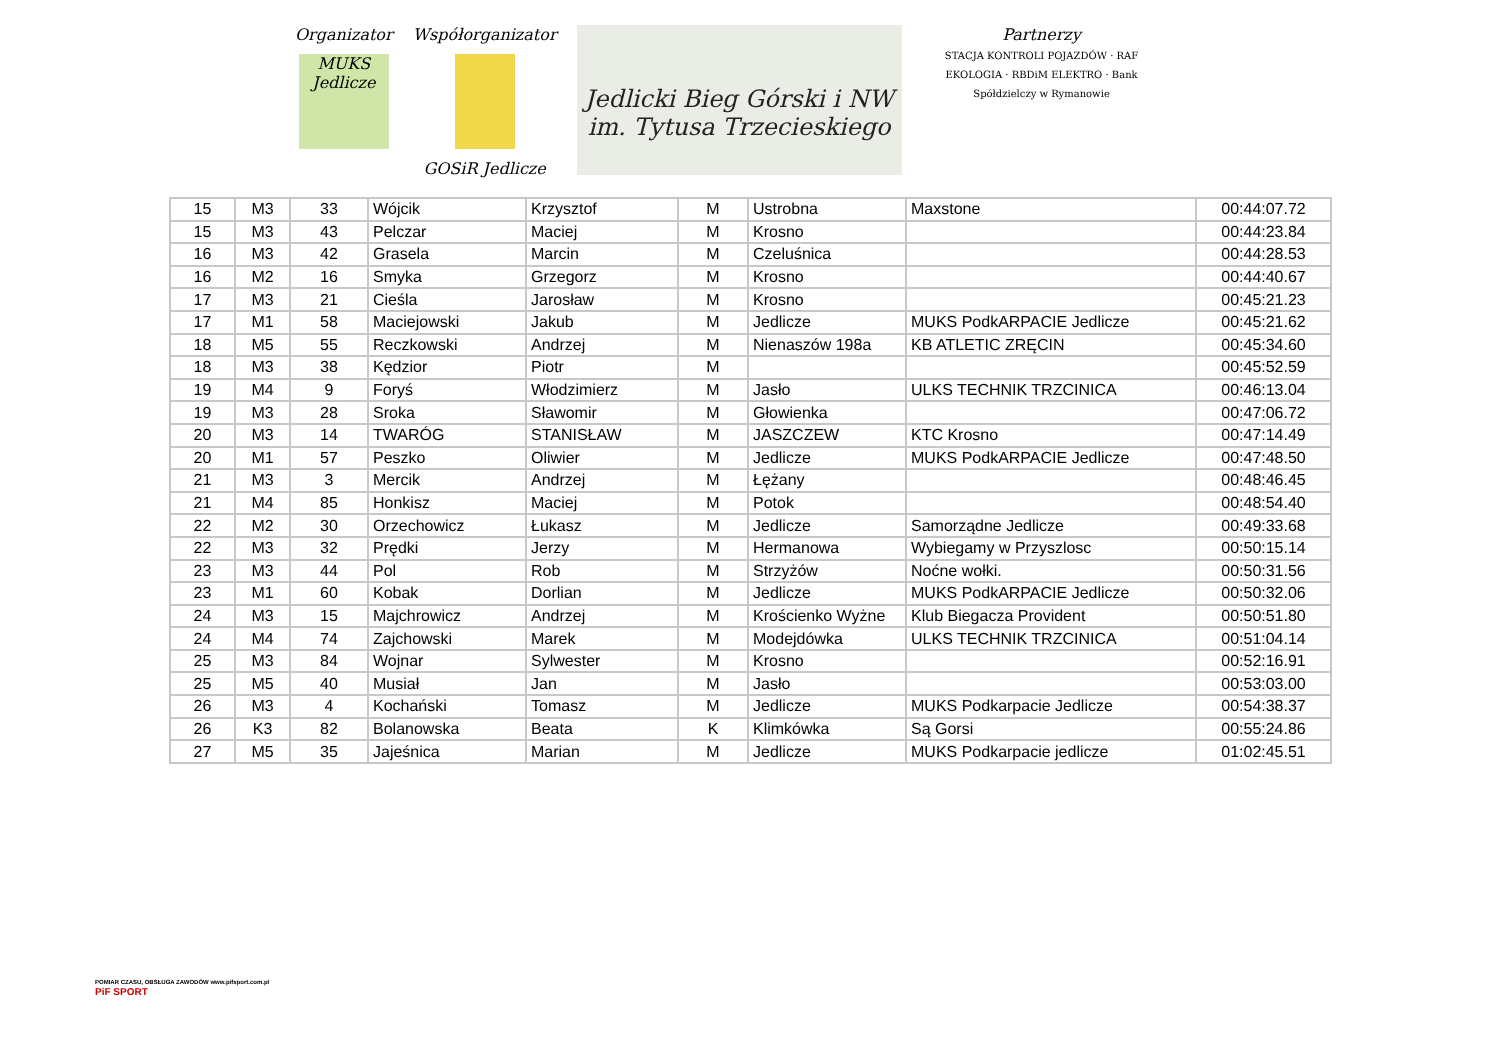Organizator
MUKS Jedlicze
Współorganizator
GOSiR Jedlicze
Jedlicki Bieg Górski i NW
im. Tytusa Trzecieskiego
Partnerzy
STACJA KONTROLI POJAZDÓW · RAF EKOLOGIA · RBDiM ELEKTRO · Bank Spółdzielczy w Rymanowie
| 15 | M3 | 33 | Wójcik | Krzysztof | M | Ustrobna | Maxstone | 00:44:07.72 |
| 15 | M3 | 43 | Pelczar | Maciej | M | Krosno | | 00:44:23.84 |
| 16 | M3 | 42 | Grasela | Marcin | M | Czeluśnica | | 00:44:28.53 |
| 16 | M2 | 16 | Smyka | Grzegorz | M | Krosno | | 00:44:40.67 |
| 17 | M3 | 21 | Cieśla | Jarosław | M | Krosno | | 00:45:21.23 |
| 17 | M1 | 58 | Maciejowski | Jakub | M | Jedlicze | MUKS PodkARPACIE Jedlicze | 00:45:21.62 |
| 18 | M5 | 55 | Reczkowski | Andrzej | M | Nienaszów 198a | KB ATLETIC ZRĘCIN | 00:45:34.60 |
| 18 | M3 | 38 | Kędzior | Piotr | M | | | 00:45:52.59 |
| 19 | M4 | 9 | Foryś | Włodzimierz | M | Jasło | ULKS TECHNIK TRZCINICA | 00:46:13.04 |
| 19 | M3 | 28 | Sroka | Sławomir | M | Głowienka | | 00:47:06.72 |
| 20 | M3 | 14 | TWARÓG | STANISŁAW | M | JASZCZEW | KTC Krosno | 00:47:14.49 |
| 20 | M1 | 57 | Peszko | Oliwier | M | Jedlicze | MUKS PodkARPACIE Jedlicze | 00:47:48.50 |
| 21 | M3 | 3 | Mercik | Andrzej | M | Łężany | | 00:48:46.45 |
| 21 | M4 | 85 | Honkisz | Maciej | M | Potok | | 00:48:54.40 |
| 22 | M2 | 30 | Orzechowicz | Łukasz | M | Jedlicze | Samorządne Jedlicze | 00:49:33.68 |
| 22 | M3 | 32 | Prędki | Jerzy | M | Hermanowa | Wybiegamy w Przyszlosc | 00:50:15.14 |
| 23 | M3 | 44 | Pol | Rob | M | Strzyżów | Noćne wołki. | 00:50:31.56 |
| 23 | M1 | 60 | Kobak | Dorlian | M | Jedlicze | MUKS PodkARPACIE Jedlicze | 00:50:32.06 |
| 24 | M3 | 15 | Majchrowicz | Andrzej | M | Krościenko Wyżne | Klub Biegacza Provident | 00:50:51.80 |
| 24 | M4 | 74 | Zajchowski | Marek | M | Modejdówka | ULKS TECHNIK TRZCINICA | 00:51:04.14 |
| 25 | M3 | 84 | Wojnar | Sylwester | M | Krosno | | 00:52:16.91 |
| 25 | M5 | 40 | Musiał | Jan | M | Jasło | | 00:53:03.00 |
| 26 | M3 | 4 | Kochański | Tomasz | M | Jedlicze | MUKS Podkarpacie Jedlicze | 00:54:38.37 |
| 26 | K3 | 82 | Bolanowska | Beata | K | Klimkówka | Są Gorsi | 00:55:24.86 |
| 27 | M5 | 35 | Jajeśnica | Marian | M | Jedlicze | MUKS Podkarpacie jedlicze | 01:02:45.51 |
POMIAR CZASU, OBSŁUGA ZAWODÓW www.pifsport.com.pl
PiF SPORT